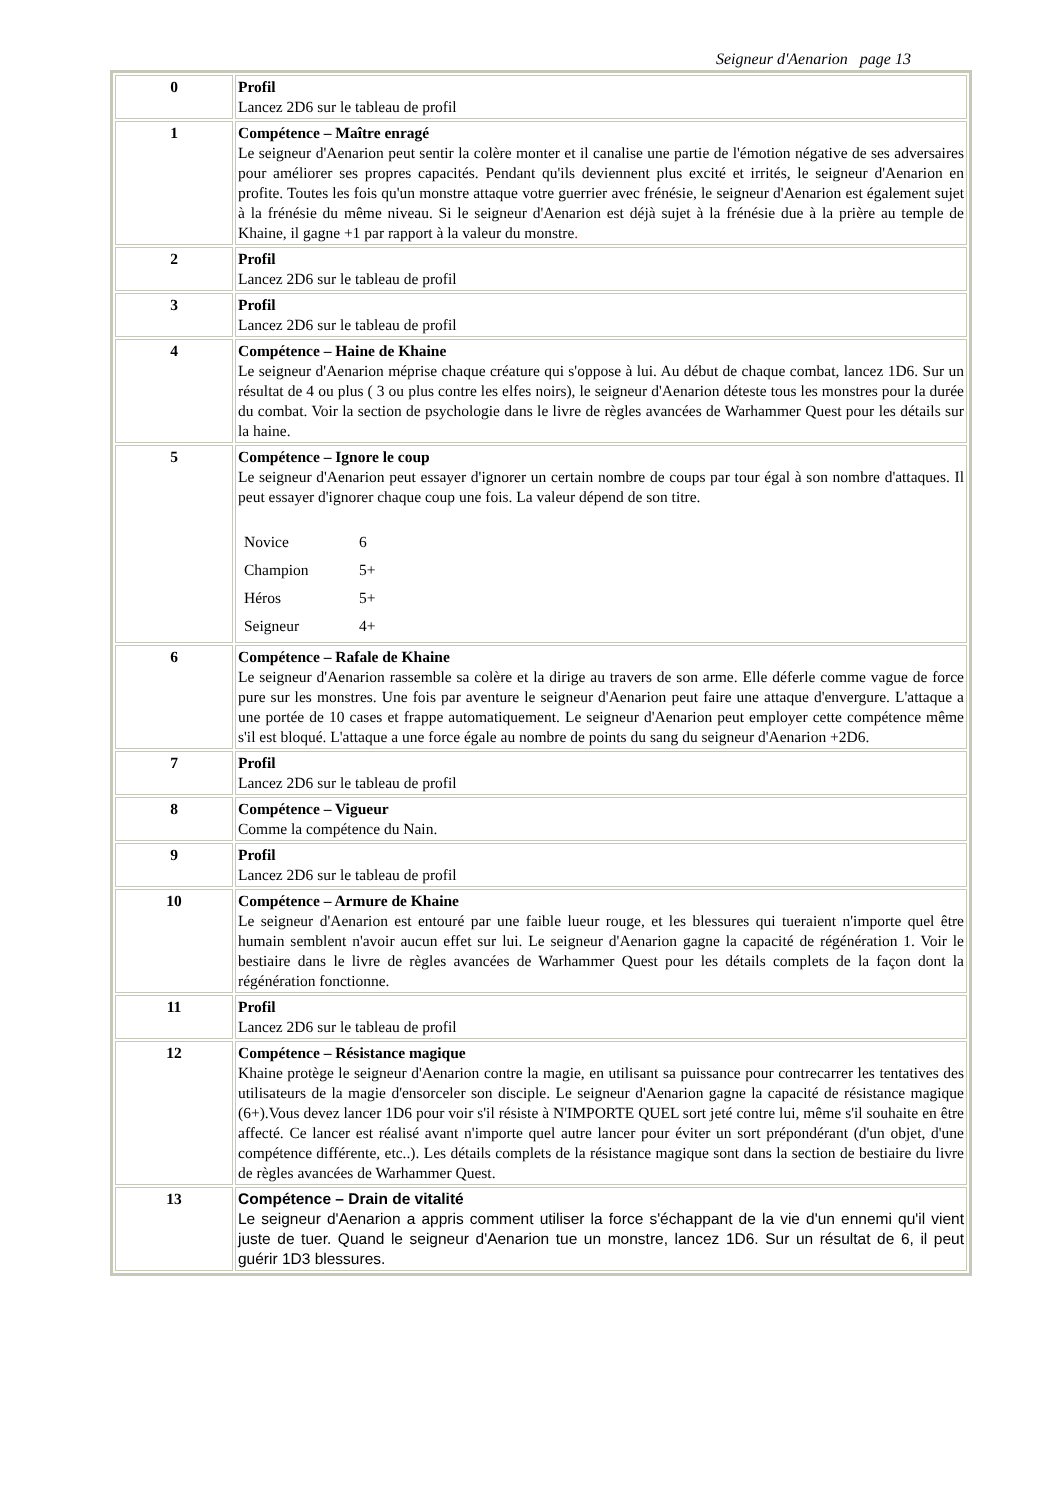Seigneur d'Aenarion page 13
| 0 | Profil Lancez 2D6 sur le tableau de profil |
| 1 | Compétence – Maître enragé Le seigneur d'Aenarion peut sentir la colère monter et il canalise une partie de l'émotion négative de ses adversaires pour améliorer ses propres capacités. Pendant qu'ils deviennent plus excité et irrités, le seigneur d'Aenarion en profite. Toutes les fois qu'un monstre attaque votre guerrier avec frénésie, le seigneur d'Aenarion est également sujet à la frénésie du même niveau. Si le seigneur d'Aenarion est déjà sujet à la frénésie due à la prière au temple de Khaine, il gagne +1 par rapport à la valeur du monstre . |
| 2 | Profil Lancez 2D6 sur le tableau de profil |
| 3 | Profil Lancez 2D6 sur le tableau de profil |
| 4 | Compétence – Haine de Khaine Le seigneur d'Aenarion méprise chaque créature qui s'oppose à lui. Au début de chaque combat, lancez 1D6. Sur un résultat de 4 ou plus ( 3 ou plus contre les elfes noirs), le seigneur d'Aenarion déteste tous les monstres pour la durée du combat. Voir la section de psychologie dans le livre de règles avancées de Warhammer Quest pour les détails sur la haine. |
| 5 | Compétence – Ignore le coup Le seigneur d'Aenarion peut essayer d'ignorer un certain nombre de coups par tour égal à son nombre d'attaques. Il peut essayer d'ignorer chaque coup une fois. La valeur dépend de son titre. / Novice / 6 / / Champion / 5+ / / Héros / 5+ / / Seigneur / 4+ / |
| 6 | Compétence – Rafale de Khaine Le seigneur d'Aenarion rassemble sa colère et la dirige au travers de son arme. Elle déferle comme vague de force pure sur les monstres. Une fois par aventure le seigneur d'Aenarion peut faire une attaque d'envergure. L'attaque a une portée de 10 cases et frappe automatiquement. Le seigneur d'Aenarion peut employer cette compétence même s'il est bloqué. L'attaque a une force égale au nombre de points du sang du seigneur d'Aenarion +2D6. |
| 7 | Profil Lancez 2D6 sur le tableau de profil |
| 8 | Compétence – Vigueur Comme la compétence du Nain. |
| 9 | Profil Lancez 2D6 sur le tableau de profil |
| 10 | Compétence – Armure de Khaine Le seigneur d'Aenarion est entouré par une faible lueur rouge, et les blessures qui tueraient n'importe quel être humain semblent n'avoir aucun effet sur lui. Le seigneur d'Aenarion gagne la capacité de régénération 1. Voir le bestiaire dans le livre de règles avancées de Warhammer Quest pour les détails complets de la façon dont la régénération fonctionne. |
| 11 | Profil Lancez 2D6 sur le tableau de profil |
| 12 | Compétence – Résistance magique Khaine protège le seigneur d'Aenarion contre la magie, en utilisant sa puissance pour contrecarrer les tentatives des utilisateurs de la magie d'ensorceler son disciple. Le seigneur d'Aenarion gagne la capacité de résistance magique (6+).Vous devez lancer 1D6 pour voir s'il résiste à N'IMPORTE QUEL sort jeté contre lui, même s'il souhaite en être affecté. Ce lancer est réalisé avant n'importe quel autre lancer pour éviter un sort prépondérant (d'un objet, d'une compétence différente, etc..). Les détails complets de la résistance magique sont dans la section de bestiaire du livre de règles avancées de Warhammer Quest. |
| 13 | Compétence – Drain de vitalité Le seigneur d'Aenarion a appris comment utiliser la force s'échappant de la vie d'un ennemi qu'il vient juste de tuer. Quand le seigneur d'Aenarion tue un monstre, lancez 1D6. Sur un résultat de 6, il peut guérir 1D3 blessures. |